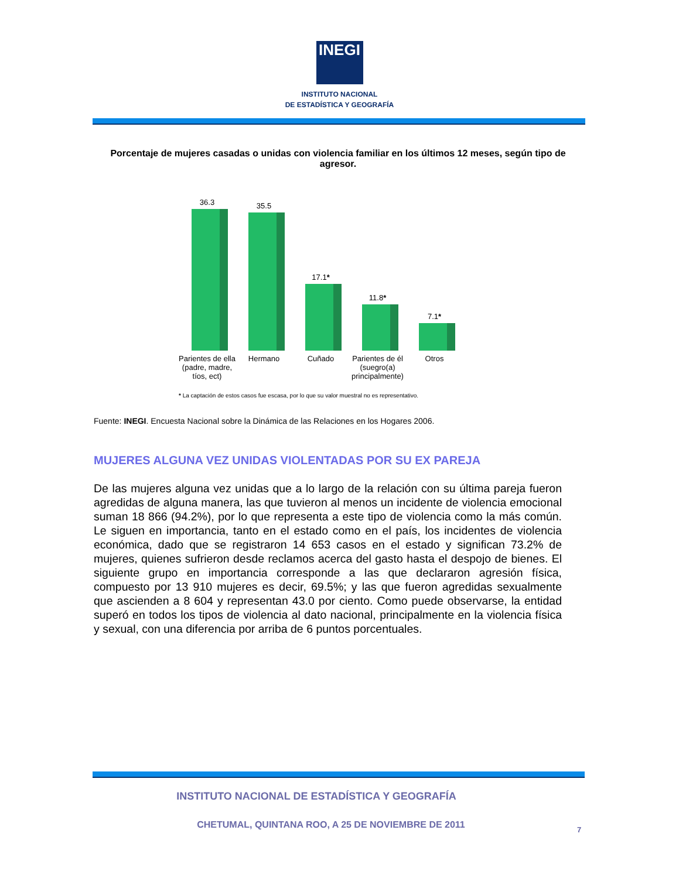INEGI
INSTITUTO NACIONAL
DE ESTADÍSTICA Y GEOGRAFÍA
Porcentaje de mujeres casadas o unidas con violencia familiar en los últimos 12 meses, según tipo de agresor.
36.3
35.5
17.1*
11.8*
7.1*
Parientes de ella (padre, madre, tíos, ect)
Hermano Cuñado Parientes de él (suegro(a) principalmente)
Otros
* La captación de estos casos fue escasa, por lo que su valor muestral no es representativo.
Fuente: INEGI. Encuesta Nacional sobre la Dinámica de las Relaciones en los Hogares 2006.
MUJERES ALGUNA VEZ UNIDAS VIOLENTADAS POR SU EX PAREJA
De las mujeres alguna vez unidas que a lo largo de la relación con su última pareja fueron agredidas de alguna manera, las que tuvieron al menos un incidente de violencia emocional suman 18 866 (94.2%), por lo que representa a este tipo de violencia como la más común. Le siguen en importancia, tanto en el estado como en el país, los incidentes de violencia económica, dado que se registraron 14 653 casos en el estado y significan 73.2% de mujeres, quienes sufrieron desde reclamos acerca del gasto hasta el despojo de bienes. El siguiente grupo en importancia corresponde a las que declararon agresión física, compuesto por 13 910 mujeres es decir, 69.5%; y las que fueron agredidas sexualmente que ascienden a 8 604 y representan 43.0 por ciento. Como puede observarse, la entidad superó en todos los tipos de violencia al dato nacional, principalmente en la violencia física y sexual, con una diferencia por arriba de 6 puntos porcentuales.
INSTITUTO NACIONAL DE ESTADÍSTICA Y GEOGRAFÍA
CHETUMAL, QUINTANA ROO, A 25 DE NOVIEMBRE DE 2011 7